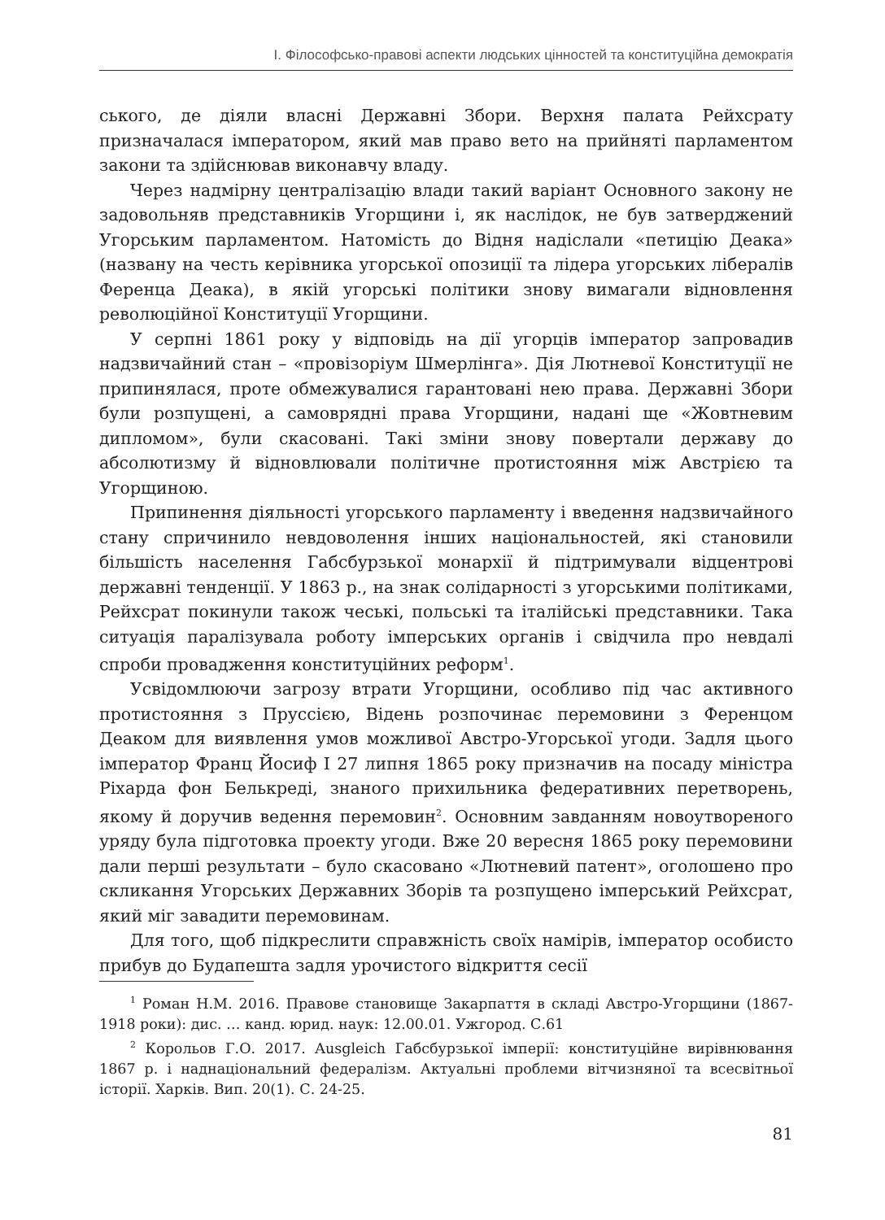І. Філософсько-правові аспекти людських цінностей та конституційна демократія
ського, де діяли власні Державні Збори. Верхня палата Рейхсрату призначалася імператором, який мав право вето на прийняті парламентом закони та здійснював виконавчу владу.
Через надмірну централізацію влади такий варіант Основного закону не задовольняв представників Угорщини і, як наслідок, не був затверджений Угорським парламентом. Натомість до Відня надіслали «петицію Деака» (названу на честь керівника угорської опозиції та лідера угорських лібералів Ференца Деака), в якій угорські політики знову вимагали відновлення революційної Конституції Угорщини.
У серпні 1861 року у відповідь на дії угорців імператор запровадив надзвичайний стан – «провізоріум Шмерлінга». Дія Лютневої Конституції не припинялася, проте обмежувалися гарантовані нею права. Державні Збори були розпущені, а самоврядні права Угорщини, надані ще «Жовтневим дипломом», були скасовані. Такі зміни знову повертали державу до абсолютизму й відновлювали політичне протистояння між Австрією та Угорщиною.
Припинення діяльності угорського парламенту і введення надзвичайного стану спричинило невдоволення інших національностей, які становили більшість населення Габсбурзької монархії й підтримували відцентрові державні тенденції. У 1863 р., на знак солідарності з угорськими політиками, Рейхсрат покинули також чеські, польські та італійські представники. Така ситуація паралізувала роботу імперських органів і свідчила про невдалі спроби провадження конституційних реформ<sup>1</sup>.
Усвідомлюючи загрозу втрати Угорщини, особливо під час активного протистояння з Пруссією, Відень розпочинає перемовини з Ференцом Деаком для виявлення умов можливої Австро-Угорської угоди. Задля цього імператор Франц Йосиф I 27 липня 1865 року призначив на посаду міністра Ріхарда фон Белькреді, знаного прихильника федеративних перетворень, якому й доручив ведення перемовин<sup>2</sup>. Основним завданням новоутвореного уряду була підготовка проекту угоди. Вже 20 вересня 1865 року перемовини дали перші результати – було скасовано «Лютневий патент», оголошено про скликання Угорських Державних Зборів та розпущено імперський Рейхсрат, який міг завадити перемовинам.
Для того, щоб підкреслити справжність своїх намірів, імператор особисто прибув до Будапешта задля урочистого відкриття сесії
<sup>1</sup> Роман Н.М. 2016. Правове становище Закарпаття в складі Австро-Угорщини (1867-1918 роки): дис. … канд. юрид. наук: 12.00.01. Ужгород. С.61
<sup>2</sup> Корольов Г.О. 2017. Ausgleich Габсбурзької імперії: конституційне вирівнювання 1867 р. і наднаціональний федералізм. Актуальні проблеми вітчизняної та всесвітньої історії. Харків. Вип. 20(1). С. 24-25.
81